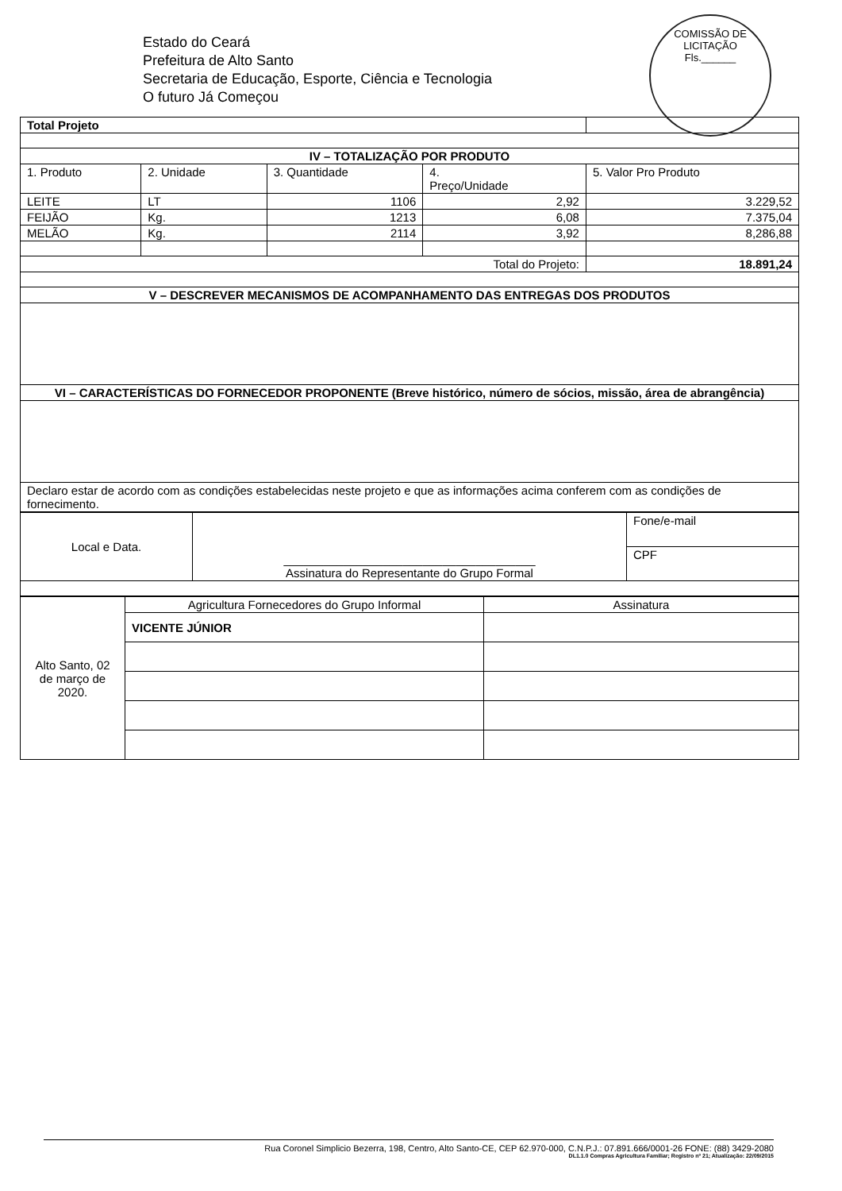COMISSÃO DE LICITAÇÃO
Fls.______
Estado do Ceará
Prefeitura de Alto Santo
Secretaria de Educação, Esporte, Ciência e Tecnologia
O futuro Já Começou
| Total Projeto | | | | |
| IV – TOTALIZAÇÃO POR PRODUTO | | | | |
| 1. Produto | 2. Unidade | 3. Quantidade | 4. Preço/Unidade | 5. Valor Pro Produto |
| LEITE | LT | 1106 | 2,92 | 3.229,52 |
| FEIJÃO | Kg. | 1213 | 6,08 | 7.375,04 |
| MELÃO | Kg. | 2114 | 3,92 | 8,286,88 |
| Total do Projeto: | | | | 18.891,24 |
| V – DESCREVER MECANISMOS DE ACOMPANHAMENTO DAS ENTREGAS DOS PRODUTOS | | | | |
| VI – CARACTERÍSTICAS DO FORNECEDOR PROPONENTE (Breve histórico, número de sócios, missão, área de abrangência) | | | | |
| Declaro estar de acordo com as condições estabelecidas neste projeto e que as informações acima conferem com as condições de fornecimento. | | | | |
| Local e Data. | ______________________________________ Assinatura do Representante do Grupo Formal | Fone/e-mail |
| | | CPF |
| Alto Santo, 02 de março de 2020. | Agricultura Fornecedores do Grupo Informal | Assinatura |
| | VICENTE JÚNIOR | |
Rua Coronel Simplicio Bezerra, 198, Centro, Alto Santo-CE, CEP 62.970-000, C.N.P.J.: 07.891.666/0001-26 FONE: (88) 3429-2080
DL1.1.0 Compras Agricultura Familiar; Registro nº 21; Atualização: 22/09/2015